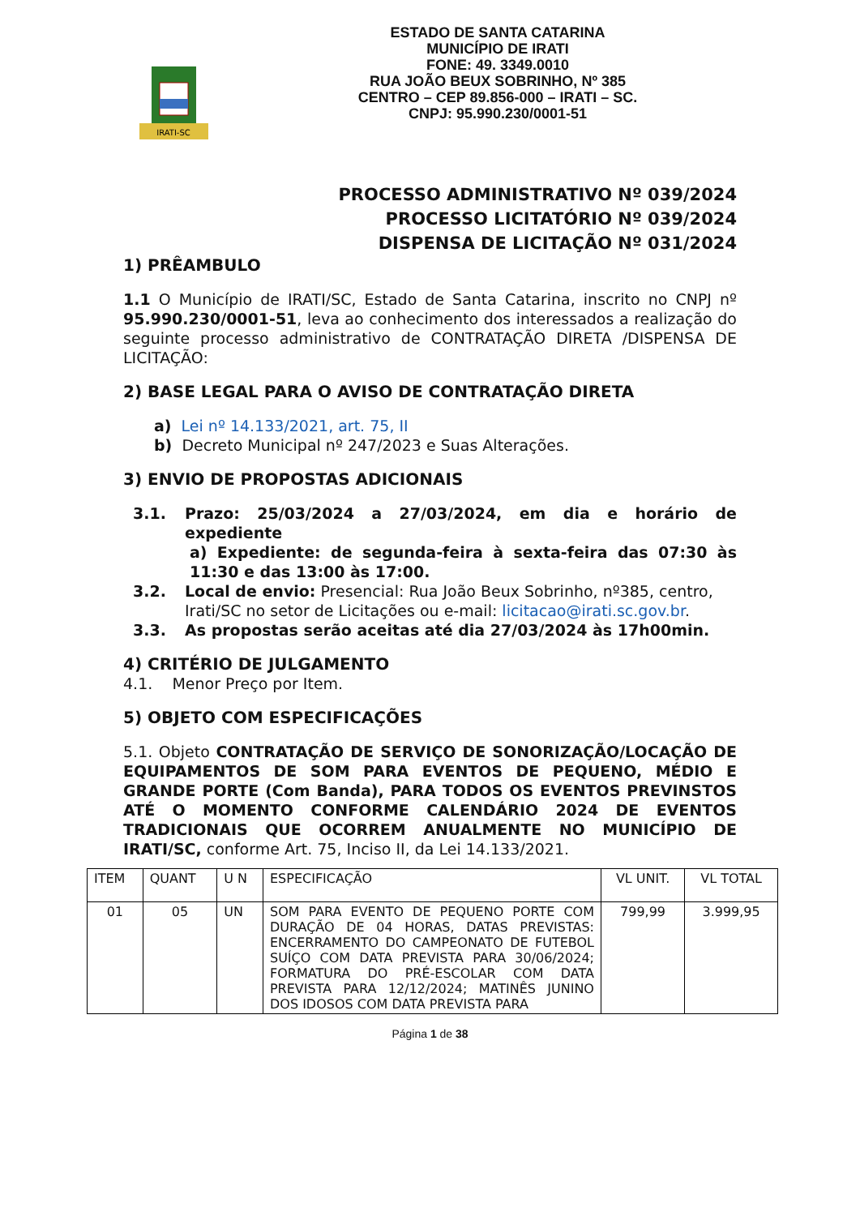IRATI-SC
ESTADO DE SANTA CATARINA
MUNICÍPIO DE IRATI
FONE: 49. 3349.0010
RUA JOÃO BEUX SOBRINHO, Nº 385
CENTRO – CEP 89.856-000 – IRATI – SC.
CNPJ: 95.990.230/0001-51
PROCESSO ADMINISTRATIVO Nº 039/2024
PROCESSO LICITATÓRIO Nº 039/2024
DISPENSA DE LICITAÇÃO Nº 031/2024
1) PRÊAMBULO
1.1 O Município de IRATI/SC, Estado de Santa Catarina, inscrito no CNPJ nº 95.990.230/0001-51, leva ao conhecimento dos interessados a realização do seguinte processo administrativo de CONTRATAÇÃO DIRETA /DISPENSA DE LICITAÇÃO:
2) BASE LEGAL PARA O AVISO DE CONTRATAÇÃO DIRETA
a) Lei nº 14.133/2021, art. 75, II
b) Decreto Municipal nº 247/2023 e Suas Alterações.
3) ENVIO DE PROPOSTAS ADICIONAIS
3.1. Prazo: 25/03/2024 a 27/03/2024, em dia e horário de expediente
a) Expediente: de segunda-feira à sexta-feira das 07:30 às 11:30 e das 13:00 às 17:00.
3.2. Local de envio: Presencial: Rua João Beux Sobrinho, nº385, centro, Irati/SC no setor de Licitações ou e-mail: licitacao@irati.sc.gov.br.
3.3. As propostas serão aceitas até dia 27/03/2024 às 17h00min.
4) CRITÉRIO DE JULGAMENTO
4.1. Menor Preço por Item.
5) OBJETO COM ESPECIFICAÇÕES
5.1. Objeto CONTRATAÇÃO DE SERVIÇO DE SONORIZAÇÃO/LOCAÇÃO DE EQUIPAMENTOS DE SOM PARA EVENTOS DE PEQUENO, MÉDIO E GRANDE PORTE (Com Banda), PARA TODOS OS EVENTOS PREVINSTOS ATÉ O MOMENTO CONFORME CALENDÁRIO 2024 DE EVENTOS TRADICIONAIS QUE OCORREM ANUALMENTE NO MUNICÍPIO DE IRATI/SC, conforme Art. 75, Inciso II, da Lei 14.133/2021.
| ITEM | QUANT | U N | ESPECIFICAÇÃO | VL UNIT. | VL TOTAL |
| 01 | 05 | UN | SOM PARA EVENTO DE PEQUENO PORTE COM DURAÇÃO DE 04 HORAS, DATAS PREVISTAS: ENCERRAMENTO DO CAMPEONATO DE FUTEBOL SUÍÇO COM DATA PREVISTA PARA 30/06/2024; FORMATURA DO PRÉ-ESCOLAR COM DATA PREVISTA PARA 12/12/2024; MATINÊS JUNINO DOS IDOSOS COM DATA PREVISTA PARA | 799,99 | 3.999,95 |
Página 1 de 38